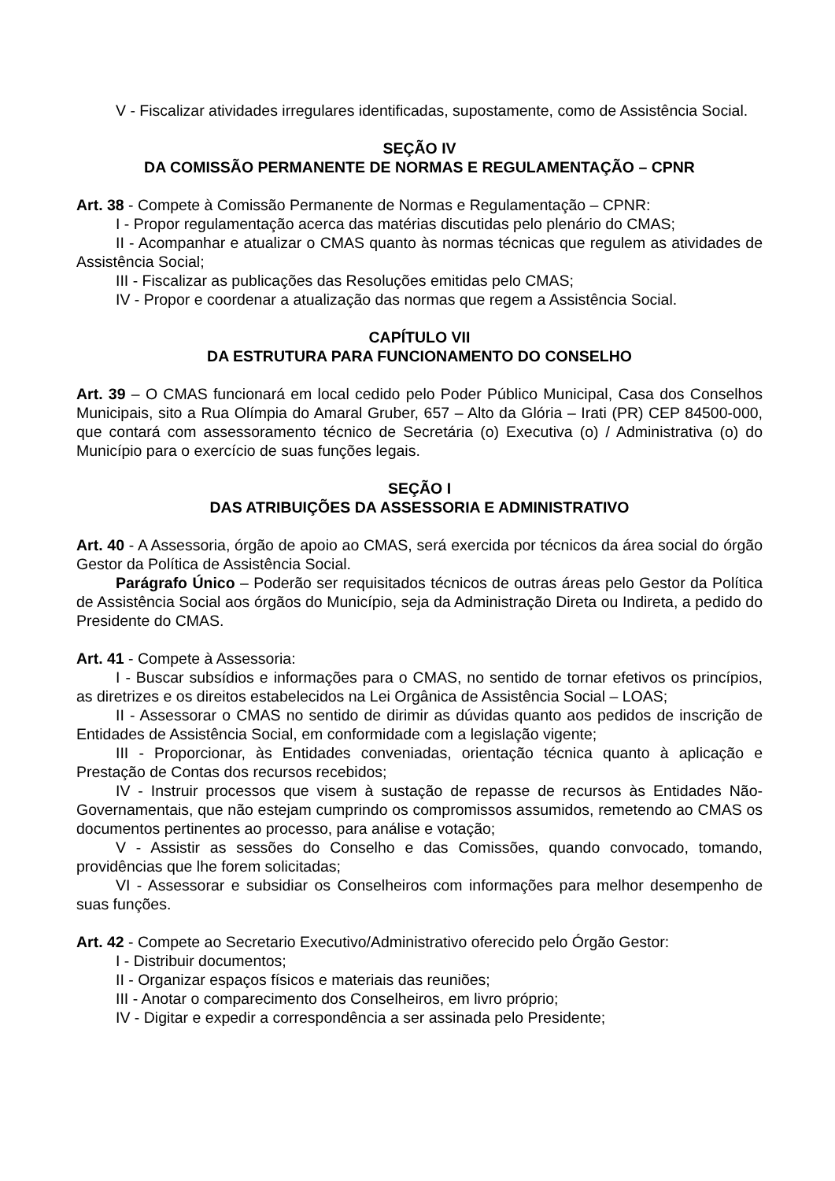V - Fiscalizar atividades irregulares identificadas, supostamente, como de Assistência Social.
SEÇÃO IV
DA COMISSÃO PERMANENTE DE NORMAS E REGULAMENTAÇÃO – CPNR
Art. 38 - Compete à Comissão Permanente de Normas e Regulamentação – CPNR:
I - Propor regulamentação acerca das matérias discutidas pelo plenário do CMAS;
II - Acompanhar e atualizar o CMAS quanto às normas técnicas que regulem as atividades de Assistência Social;
III - Fiscalizar as publicações das Resoluções emitidas pelo CMAS;
IV - Propor e coordenar a atualização das normas que regem a Assistência Social.
CAPÍTULO VII
DA ESTRUTURA PARA FUNCIONAMENTO DO CONSELHO
Art. 39 – O CMAS funcionará em local cedido pelo Poder Público Municipal, Casa dos Conselhos Municipais, sito a Rua Olímpia do Amaral Gruber, 657 – Alto da Glória – Irati (PR) CEP 84500-000, que contará com assessoramento técnico de Secretária (o) Executiva (o) / Administrativa (o) do Município para o exercício de suas funções legais.
SEÇÃO I
DAS ATRIBUIÇÕES DA ASSESSORIA E ADMINISTRATIVO
Art. 40 - A Assessoria, órgão de apoio ao CMAS, será exercida por técnicos da área social do órgão Gestor da Política de Assistência Social.
Parágrafo Único – Poderão ser requisitados técnicos de outras áreas pelo Gestor da Política de Assistência Social aos órgãos do Município, seja da Administração Direta ou Indireta, a pedido do Presidente do CMAS.
Art. 41 - Compete à Assessoria:
I - Buscar subsídios e informações para o CMAS, no sentido de tornar efetivos os princípios, as diretrizes e os direitos estabelecidos na Lei Orgânica de Assistência Social – LOAS;
II - Assessorar o CMAS no sentido de dirimir as dúvidas quanto aos pedidos de inscrição de Entidades de Assistência Social, em conformidade com a legislação vigente;
III - Proporcionar, às Entidades conveniadas, orientação técnica quanto à aplicação e Prestação de Contas dos recursos recebidos;
IV - Instruir processos que visem à sustação de repasse de recursos às Entidades Não-Governamentais, que não estejam cumprindo os compromissos assumidos, remetendo ao CMAS os documentos pertinentes ao processo, para análise e votação;
V - Assistir as sessões do Conselho e das Comissões, quando convocado, tomando, providências que lhe forem solicitadas;
VI - Assessorar e subsidiar os Conselheiros com informações para melhor desempenho de suas funções.
Art. 42 - Compete ao Secretario Executivo/Administrativo oferecido pelo Órgão Gestor:
I - Distribuir documentos;
II - Organizar espaços físicos e materiais das reuniões;
III - Anotar o comparecimento dos Conselheiros, em livro próprio;
IV - Digitar e expedir a correspondência a ser assinada pelo Presidente;